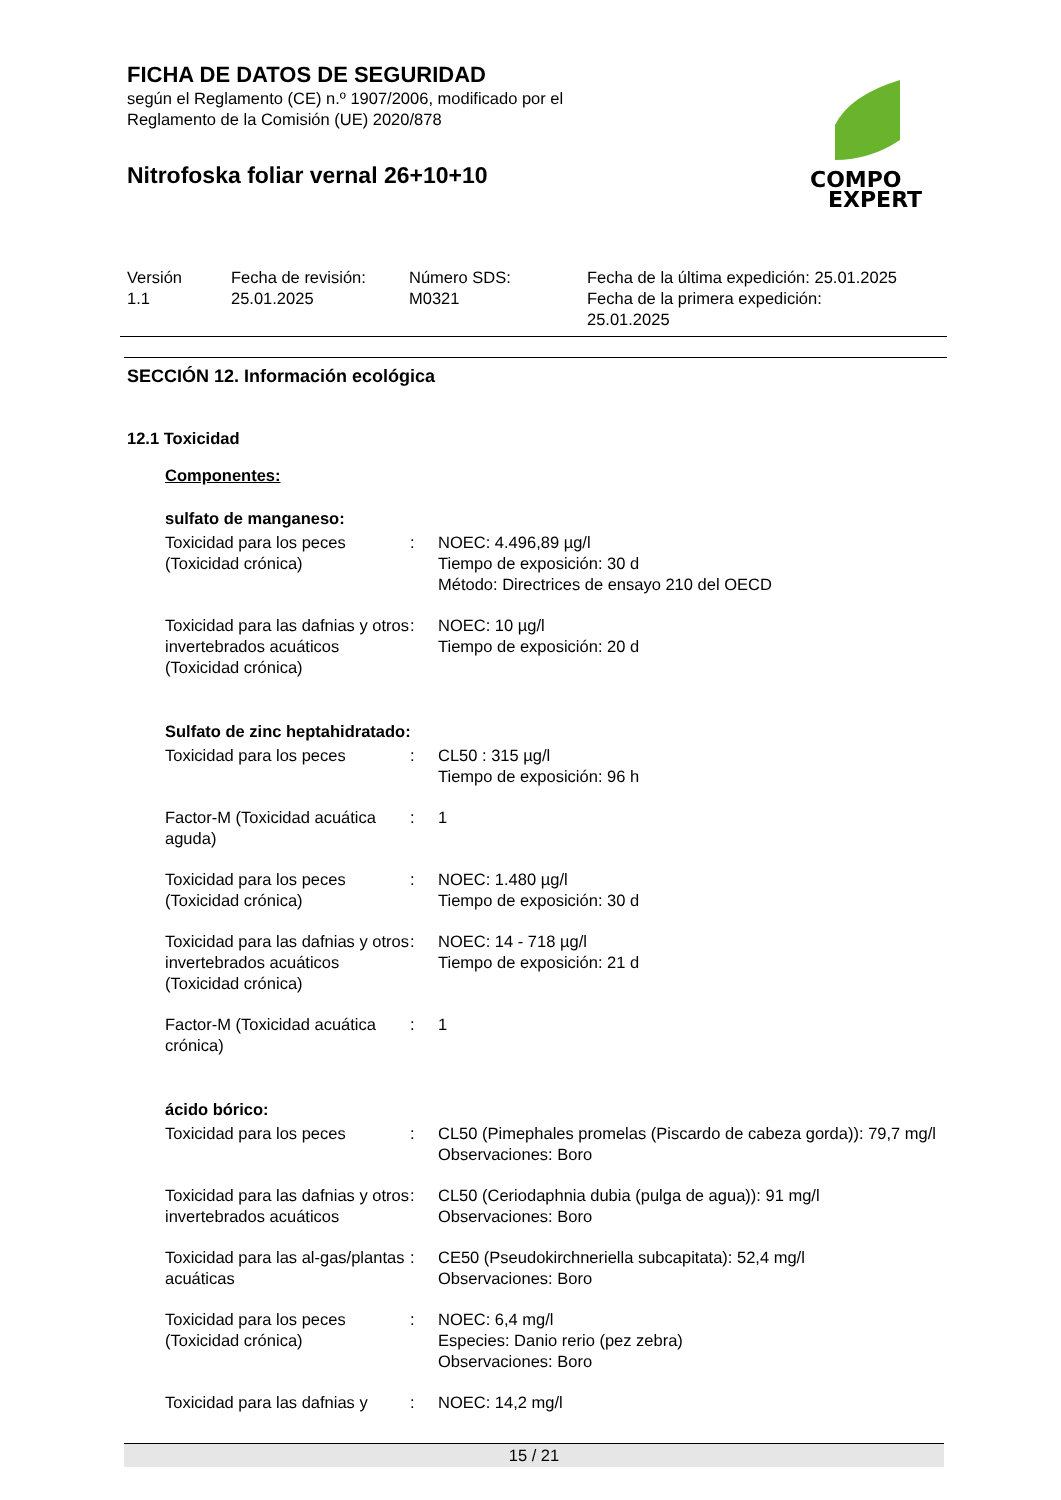FICHA DE DATOS DE SEGURIDAD
según el Reglamento (CE) n.º 1907/2006, modificado por el
Reglamento de la Comisión (UE) 2020/878
Nitrofoska foliar vernal 26+10+10
COMPO
EXPERT
| Versión 1.1 | Fecha de revisión: 25.01.2025 | Número SDS: M0321 | Fecha de la última expedición: 25.01.2025 Fecha de la primera expedición: 25.01.2025 |
SECCIÓN 12. Información ecológica
12.1 Toxicidad
Componentes:
sulfato de manganeso:
| Toxicidad para los peces (Toxicidad crónica) | : | NOEC: 4.496,89 µg/l Tiempo de exposición: 30 d Método: Directrices de ensayo 210 del OECD |
| Toxicidad para las dafnias y otros invertebrados acuáticos (Toxicidad crónica) | : | NOEC: 10 µg/l Tiempo de exposición: 20 d |
Sulfato de zinc heptahidratado:
| Toxicidad para los peces | : | CL50 : 315 µg/l Tiempo de exposición: 96 h |
| Factor-M (Toxicidad acuática aguda) | : | 1 |
| Toxicidad para los peces (Toxicidad crónica) | : | NOEC: 1.480 µg/l Tiempo de exposición: 30 d |
| Toxicidad para las dafnias y otros invertebrados acuáticos (Toxicidad crónica) | : | NOEC: 14 - 718 µg/l Tiempo de exposición: 21 d |
| Factor-M (Toxicidad acuática crónica) | : | 1 |
ácido bórico:
| Toxicidad para los peces | : | CL50 (Pimephales promelas (Piscardo de cabeza gorda)): 79,7 mg/l Observaciones: Boro |
| Toxicidad para las dafnias y otros invertebrados acuáticos | : | CL50 (Ceriodaphnia dubia (pulga de agua)): 91 mg/l Observaciones: Boro |
| Toxicidad para las al-gas/plantas acuáticas | : | CE50 (Pseudokirchneriella subcapitata): 52,4 mg/l Observaciones: Boro |
| Toxicidad para los peces (Toxicidad crónica) | : | NOEC: 6,4 mg/l Especies: Danio rerio (pez zebra) Observaciones: Boro |
| Toxicidad para las dafnias y | : | NOEC: 14,2 mg/l |
15 / 21